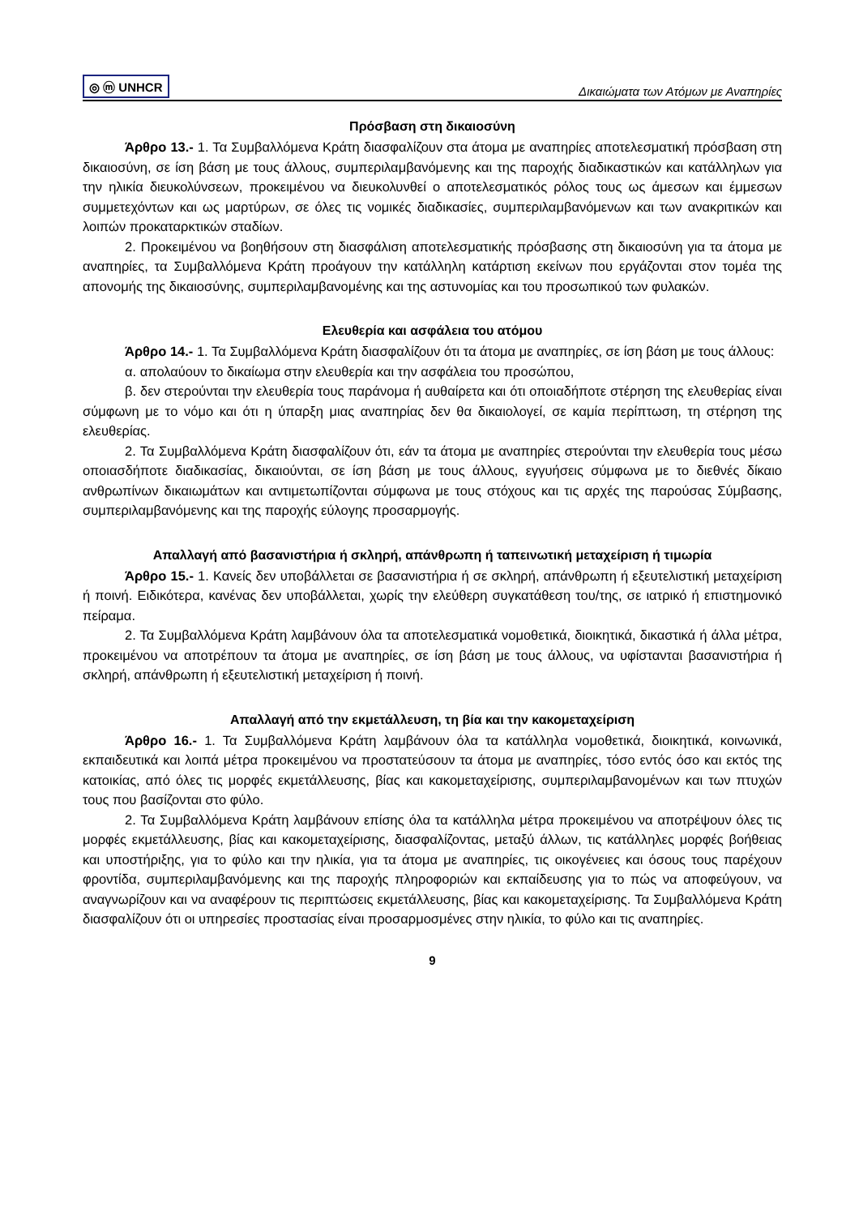◎ ⓜ UNHCR Δικαιώματα των Ατόμων με Αναπηρίες
Πρόσβαση στη δικαιοσύνη
Άρθρο 13.- 1. Τα Συμβαλλόμενα Κράτη διασφαλίζουν στα άτομα με αναπηρίες αποτελεσματική πρόσβαση στη δικαιοσύνη, σε ίση βάση με τους άλλους, συμπεριλαμβανόμενης και της παροχής διαδικαστικών και κατάλληλων για την ηλικία διευκολύνσεων, προκειμένου να διευκολυνθεί ο αποτελεσματικός ρόλος τους ως άμεσων και έμμεσων συμμετεχόντων και ως μαρτύρων, σε όλες τις νομικές διαδικασίες, συμπεριλαμβανόμενων και των ανακριτικών και λοιπών προκαταρκτικών σταδίων.
2. Προκειμένου να βοηθήσουν στη διασφάλιση αποτελεσματικής πρόσβασης στη δικαιοσύνη για τα άτομα με αναπηρίες, τα Συμβαλλόμενα Κράτη προάγουν την κατάλληλη κατάρτιση εκείνων που εργάζονται στον τομέα της απονομής της δικαιοσύνης, συμπεριλαμβανομένης και της αστυνομίας και του προσωπικού των φυλακών.
Ελευθερία και ασφάλεια του ατόμου
Άρθρο 14.- 1. Τα Συμβαλλόμενα Κράτη διασφαλίζουν ότι τα άτομα με αναπηρίες, σε ίση βάση με τους άλλους:
α. απολαύουν το δικαίωμα στην ελευθερία και την ασφάλεια του προσώπου,
β. δεν στερούνται την ελευθερία τους παράνομα ή αυθαίρετα και ότι οποιαδήποτε στέρηση της ελευθερίας είναι σύμφωνη με το νόμο και ότι η ύπαρξη μιας αναπηρίας δεν θα δικαιολογεί, σε καμία περίπτωση, τη στέρηση της ελευθερίας.
2. Τα Συμβαλλόμενα Κράτη διασφαλίζουν ότι, εάν τα άτομα με αναπηρίες στερούνται την ελευθερία τους μέσω οποιασδήποτε διαδικασίας, δικαιούνται, σε ίση βάση με τους άλλους, εγγυήσεις σύμφωνα με το διεθνές δίκαιο ανθρωπίνων δικαιωμάτων και αντιμετωπίζονται σύμφωνα με τους στόχους και τις αρχές της παρούσας Σύμβασης, συμπεριλαμβανόμενης και της παροχής εύλογης προσαρμογής.
Απαλλαγή από βασανιστήρια ή σκληρή, απάνθρωπη ή ταπεινωτική μεταχείριση ή τιμωρία
Άρθρο 15.- 1. Κανείς δεν υποβάλλεται σε βασανιστήρια ή σε σκληρή, απάνθρωπη ή εξευτελιστική μεταχείριση ή ποινή. Ειδικότερα, κανένας δεν υποβάλλεται, χωρίς την ελεύθερη συγκατάθεση του/της, σε ιατρικό ή επιστημονικό πείραμα.
2. Τα Συμβαλλόμενα Κράτη λαμβάνουν όλα τα αποτελεσματικά νομοθετικά, διοικητικά, δικαστικά ή άλλα μέτρα, προκειμένου να αποτρέπουν τα άτομα με αναπηρίες, σε ίση βάση με τους άλλους, να υφίστανται βασανιστήρια ή σκληρή, απάνθρωπη ή εξευτελιστική μεταχείριση ή ποινή.
Απαλλαγή από την εκμετάλλευση, τη βία και την κακομεταχείριση
Άρθρο 16.- 1. Τα Συμβαλλόμενα Κράτη λαμβάνουν όλα τα κατάλληλα νομοθετικά, διοικητικά, κοινωνικά, εκπαιδευτικά και λοιπά μέτρα προκειμένου να προστατεύσουν τα άτομα με αναπηρίες, τόσο εντός όσο και εκτός της κατοικίας, από όλες τις μορφές εκμετάλλευσης, βίας και κακομεταχείρισης, συμπεριλαμβανομένων και των πτυχών τους που βασίζονται στο φύλο.
2. Τα Συμβαλλόμενα Κράτη λαμβάνουν επίσης όλα τα κατάλληλα μέτρα προκειμένου να αποτρέψουν όλες τις μορφές εκμετάλλευσης, βίας και κακομεταχείρισης, διασφαλίζοντας, μεταξύ άλλων, τις κατάλληλες μορφές βοήθειας και υποστήριξης, για το φύλο και την ηλικία, για τα άτομα με αναπηρίες, τις οικογένειες και όσους τους παρέχουν φροντίδα, συμπεριλαμβανόμενης και της παροχής πληροφοριών και εκπαίδευσης για το πώς να αποφεύγουν, να αναγνωρίζουν και να αναφέρουν τις περιπτώσεις εκμετάλλευσης, βίας και κακομεταχείρισης. Τα Συμβαλλόμενα Κράτη διασφαλίζουν ότι οι υπηρεσίες προστασίας είναι προσαρμοσμένες στην ηλικία, το φύλο και τις αναπηρίες.
9